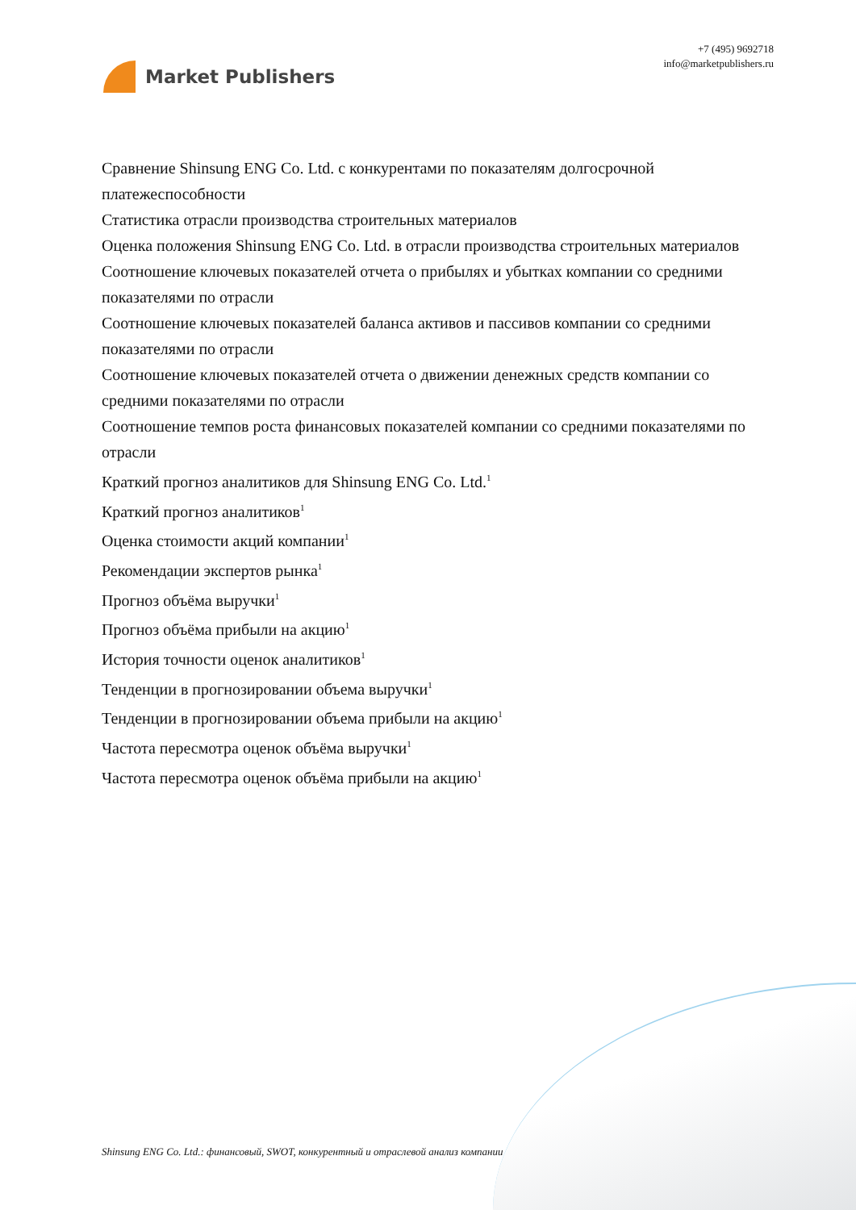Market Publishers
+7 (495) 9692718
info@marketpublishers.ru
Сравнение Shinsung ENG Co. Ltd. с конкурентами по показателям долгосрочной платежеспособности
Статистика отрасли производства строительных материалов
Оценка положения Shinsung ENG Co. Ltd. в отрасли производства строительных материалов
Соотношение ключевых показателей отчета о прибылях и убытках компании со средними показателями по отрасли
Соотношение ключевых показателей баланса активов и пассивов компании со средними показателями по отрасли
Соотношение ключевых показателей отчета о движении денежных средств компании со средними показателями по отрасли
Соотношение темпов роста финансовых показателей компании со средними показателями по отрасли
Краткий прогноз аналитиков для Shinsung ENG Co. Ltd.<sup>1</sup>
Краткий прогноз аналитиков<sup>1</sup>
Оценка стоимости акций компании<sup>1</sup>
Рекомендации экспертов рынка<sup>1</sup>
Прогноз объёма выручки<sup>1</sup>
Прогноз объёма прибыли на акцию<sup>1</sup>
История точности оценок аналитиков<sup>1</sup>
Тенденции в прогнозировании объема выручки<sup>1</sup>
Тенденции в прогнозировании объема прибыли на акцию<sup>1</sup>
Частота пересмотра оценок объёма выручки<sup>1</sup>
Частота пересмотра оценок объёма прибыли на акцию<sup>1</sup>
Shinsung ENG Co. Ltd.: финансовый, SWOT, конкурентный и отраслевой анализ компании